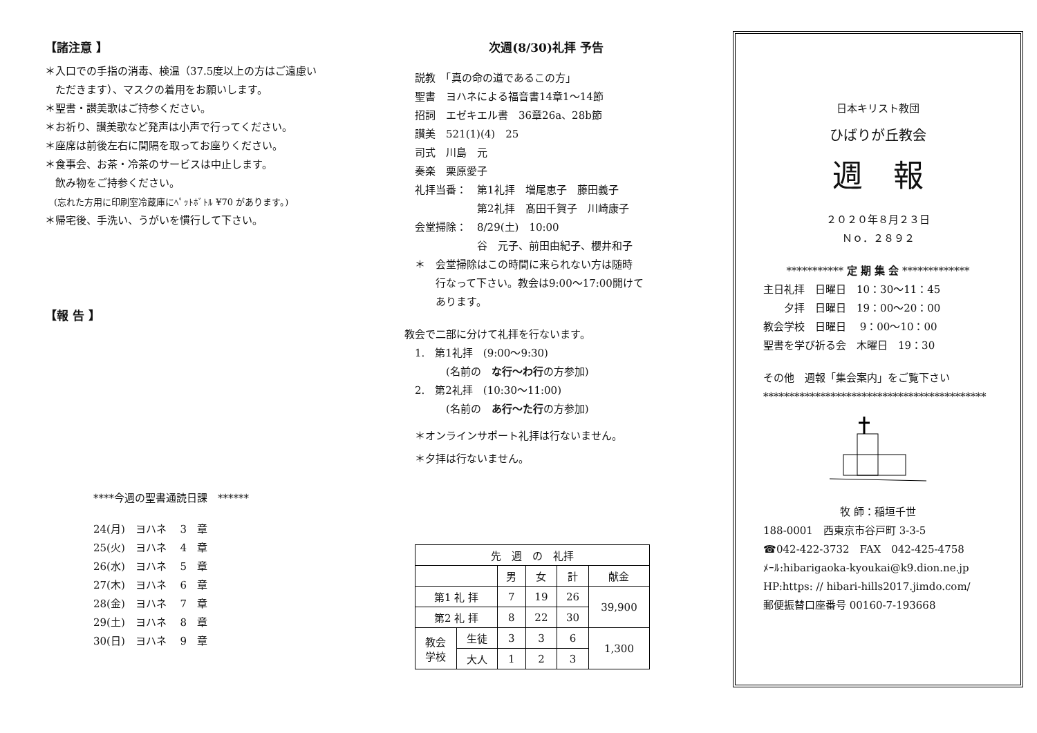【諸注意 】
＊入口での手指の消毒、検温（37.5度以上の方はご遠慮い
　ただきます）、マスクの着用をお願いします。
＊聖書・讃美歌はご持参ください。
＊お祈り、讃美歌など発声は小声で行ってください。
＊座席は前後左右に間隔を取ってお座りください。
＊食事会、お茶・冷茶のサービスは中止します。
　飲み物をご持参ください。
　(忘れた方用に印刷室冷蔵庫にﾍﾟｯﾄﾎﾞﾄﾙ ¥70 があります。)
＊帰宅後、手洗い、うがいを慣行して下さい。
【報 告 】
****今週の聖書通読日課　******
24(月)　ヨハネ　 3　章
25(火)　ヨハネ　 4　章
26(水)　ヨハネ　 5　章
27(木)　ヨハネ　 6　章
28(金)　ヨハネ　 7　章
29(土)　ヨハネ　 8　章
30(日)　ヨハネ　 9　章
次週(8/30)礼拝 予告
説教　「真の命の道であるこの方」
聖書　ヨハネによる福音書14章1〜14節
招詞　エゼキエル書　36章26a、28b節
讃美　521(1)(4)　25
司式　川島　元
奏楽　栗原愛子
礼拝当番：　第1礼拝　増尾恵子　藤田義子
　　　　　　第2礼拝　髙田千賀子　川崎康子
会堂掃除：　8/29(土)　10:00
　　　　　　谷　元子、前田由紀子、櫻井和子
＊　会堂掃除はこの時間に来られない方は随時
　　行なって下さい。教会は9:00〜17:00開けて
　　あります。
教会で二部に分けて礼拝を行ないます。
　1.　第1礼拝　(9:00〜9:30)
　　　　(名前の　な行〜わ行の方参加)
　2.　第2礼拝　(10:30〜11:00)
　　　　(名前の　あ行〜た行の方参加)
　＊オンラインサポート礼拝は行ないません。
　＊夕拝は行ないません。
| 先 週 の 礼拝 | | | | | |
| --- | --- | --- | --- | --- | --- |
| | | 男 | 女 | 計 | 献金 |
| 第1 礼 拝 | | 7 | 19 | 26 | 39,900 |
| 第2 礼 拝 | | 8 | 22 | 30 | |
| 教会 学校 | 生徒 | 3 | 3 | 6 | 1,300 |
| | 大人 | 1 | 2 | 3 | |
日本キリスト教団
ひばりが丘教会
週　報
２０２０年８月２３日
Ｎｏ．２８９２
*********** 定 期 集 会 *************
主日礼拝　日曜日　10：30〜11：45
　　夕拝　日曜日　19：00〜20：00
教会学校　日曜日　 9：00〜10：00
聖書を学び祈る会　木曜日　19：30
その他　週報「集会案内」をご覧下さい
*******************************************
牧 師：稲垣千世
188-0001　西東京市谷戸町 3-3-5
☎042-422-3732　FAX　042-425-4758
ﾒｰﾙ:hibarigaoka-kyoukai@k9.dion.ne.jp
HP:https: // hibari-hills2017.jimdo.com/
郵便振替口座番号 00160-7-193668